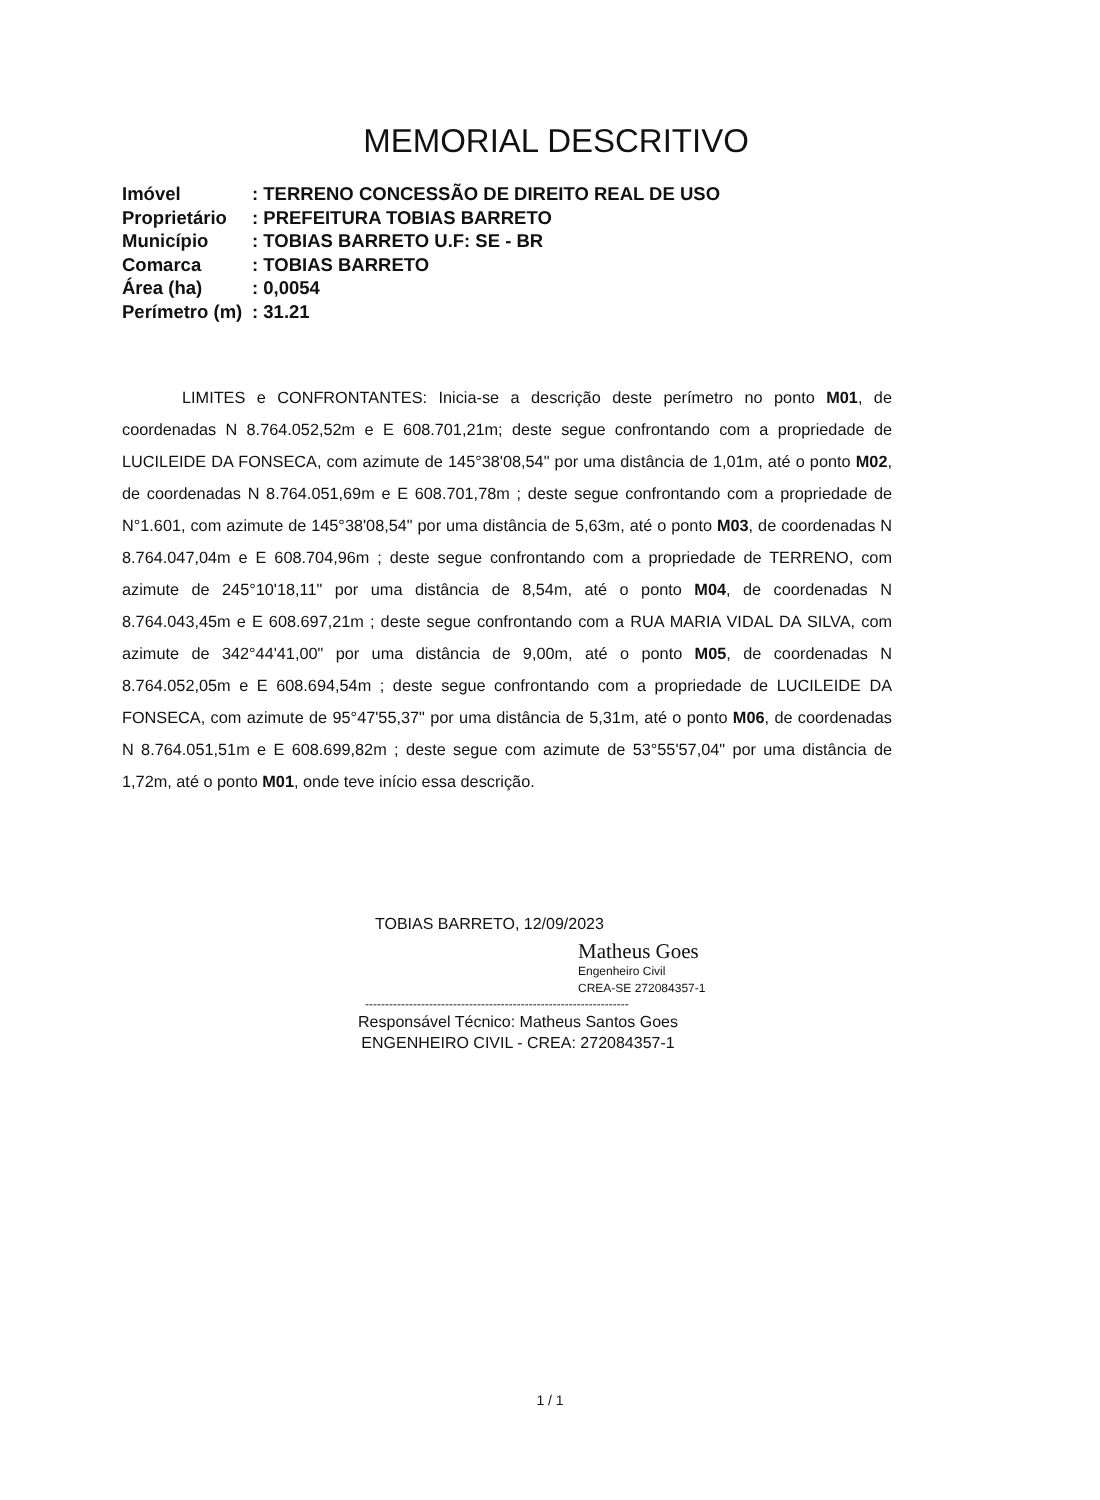MEMORIAL DESCRITIVO
| Imóvel | : TERRENO CONCESSÃO DE DIREITO REAL DE USO |
| Proprietário | : PREFEITURA TOBIAS BARRETO |
| Município | : TOBIAS BARRETO U.F: SE - BR |
| Comarca | : TOBIAS BARRETO |
| Área (ha) | : 0,0054 |
| Perímetro (m) | : 31.21 |
LIMITES e CONFRONTANTES: Inicia-se a descrição deste perímetro no ponto M01, de coordenadas N 8.764.052,52m e E 608.701,21m; deste segue confrontando com a propriedade de LUCILEIDE DA FONSECA, com azimute de 145°38'08,54" por uma distância de 1,01m, até o ponto M02, de coordenadas N 8.764.051,69m e E 608.701,78m ; deste segue confrontando com a propriedade de N°1.601, com azimute de 145°38'08,54" por uma distância de 5,63m, até o ponto M03, de coordenadas N 8.764.047,04m e E 608.704,96m ; deste segue confrontando com a propriedade de TERRENO, com azimute de 245°10'18,11" por uma distância de 8,54m, até o ponto M04, de coordenadas N 8.764.043,45m e E 608.697,21m ; deste segue confrontando com a RUA MARIA VIDAL DA SILVA, com azimute de 342°44'41,00" por uma distância de 9,00m, até o ponto M05, de coordenadas N 8.764.052,05m e E 608.694,54m ; deste segue confrontando com a propriedade de LUCILEIDE DA FONSECA, com azimute de 95°47'55,37" por uma distância de 5,31m, até o ponto M06, de coordenadas N 8.764.051,51m e E 608.699,82m ; deste segue com azimute de 53°55'57,04" por uma distância de 1,72m, até o ponto M01, onde teve início essa descrição.
TOBIAS BARRETO, 12/09/2023
Matheus Goes
Engenheiro Civil
CREA-SE 272084357-1
------------------------------------------------------------------
Responsável Técnico: Matheus Santos Goes
ENGENHEIRO CIVIL - CREA: 272084357-1
1 / 1